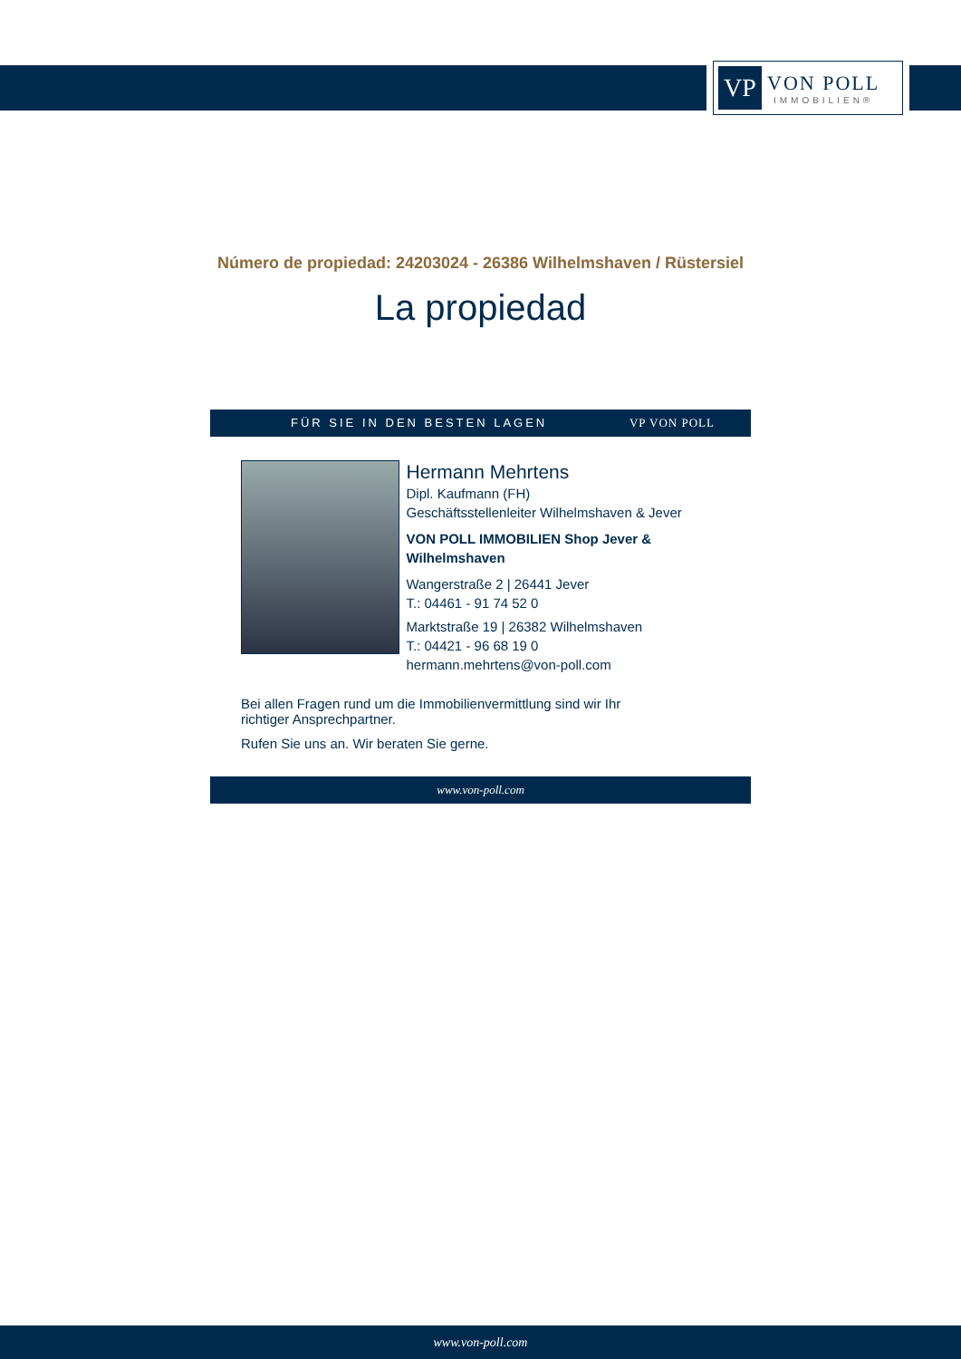VP
VON POLL
IMMOBILIEN®
Número de propiedad: 24203024 - 26386 Wilhelmshaven / Rüstersiel
La propiedad
FÜR SIE IN DEN BESTEN LAGEN VP VON POLL
Hermann Mehrtens
Dipl. Kaufmann (FH)
Geschäftsstellenleiter Wilhelmshaven & Jever
VON POLL IMMOBILIEN Shop Jever & Wilhelmshaven
Wangerstraße 2 | 26441 Jever
T.: 04461 - 91 74 52 0
Marktstraße 19 | 26382 Wilhelmshaven
T.: 04421 - 96 68 19 0
hermann.mehrtens@von-poll.com
Bei allen Fragen rund um die Immobilienvermittlung sind wir Ihr
richtiger Ansprechpartner.
Rufen Sie uns an. Wir beraten Sie gerne.
www.von-poll.com
www.von-poll.com